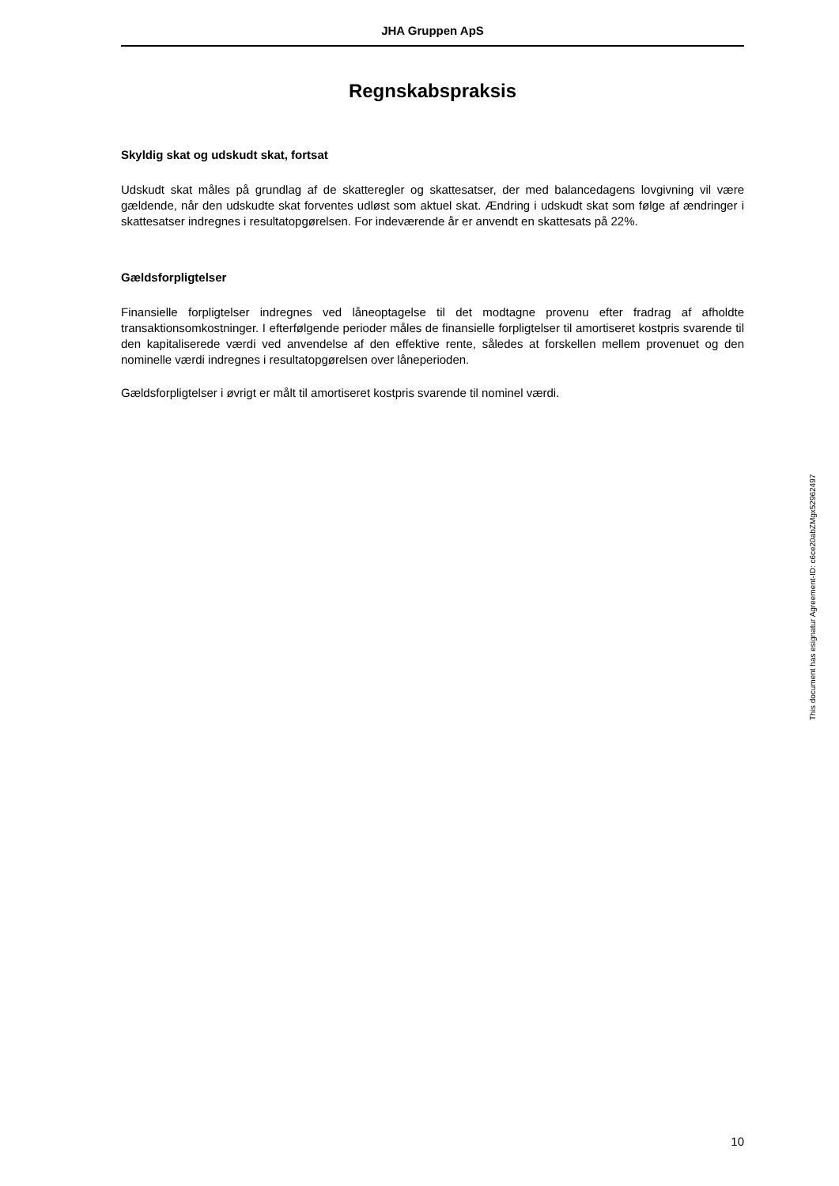JHA Gruppen ApS
Regnskabspraksis
Skyldig skat og udskudt skat, fortsat
Udskudt skat måles på grundlag af de skatteregler og skattesatser, der med balancedagens lovgivning vil være gældende, når den udskudte skat forventes udløst som aktuel skat. Ændring i udskudt skat som følge af ændringer i skattesatser indregnes i resultatopgørelsen. For indeværende år er anvendt en skattesats på 22%.
Gældsforpligtelser
Finansielle forpligtelser indregnes ved låneoptagelse til det modtagne provenu efter fradrag af afholdte transaktionsomkostninger. I efterfølgende perioder måles de finansielle forpligtelser til amortiseret kostpris svarende til den kapitaliserede værdi ved anvendelse af den effektive rente, således at forskellen mellem provenuet og den nominelle værdi indregnes i resultatopgørelsen over låneperioden.
Gældsforpligtelser i øvrigt er målt til amortiseret kostpris svarende til nominel værdi.
This document has esignatur Agreement-ID: c6ce20abZMgx52962497
10